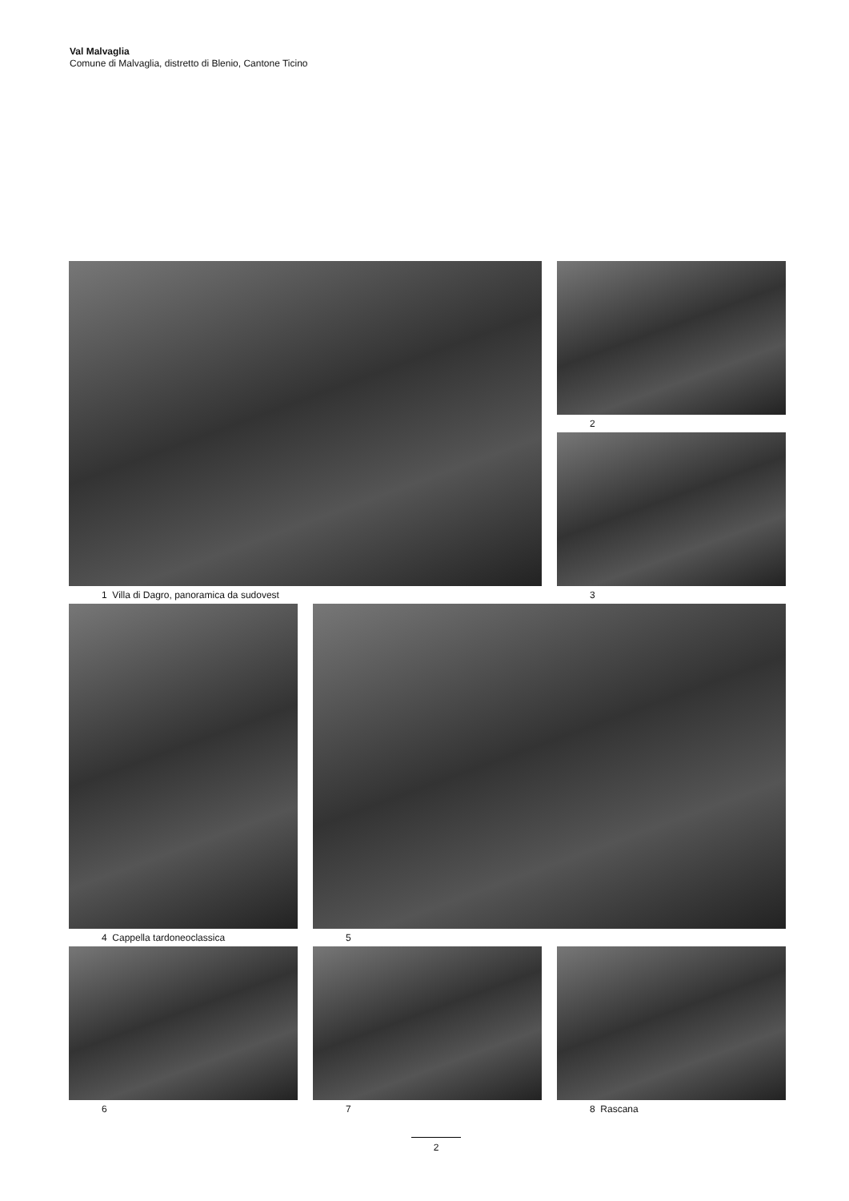Val Malvaglia
Comune di Malvaglia, distretto di Blenio, Cantone Ticino
1 Villa di Dagro, panoramica da sudovest 2
3
4 Cappella tardoneoclassica 5
6 7 8 Rascana
2